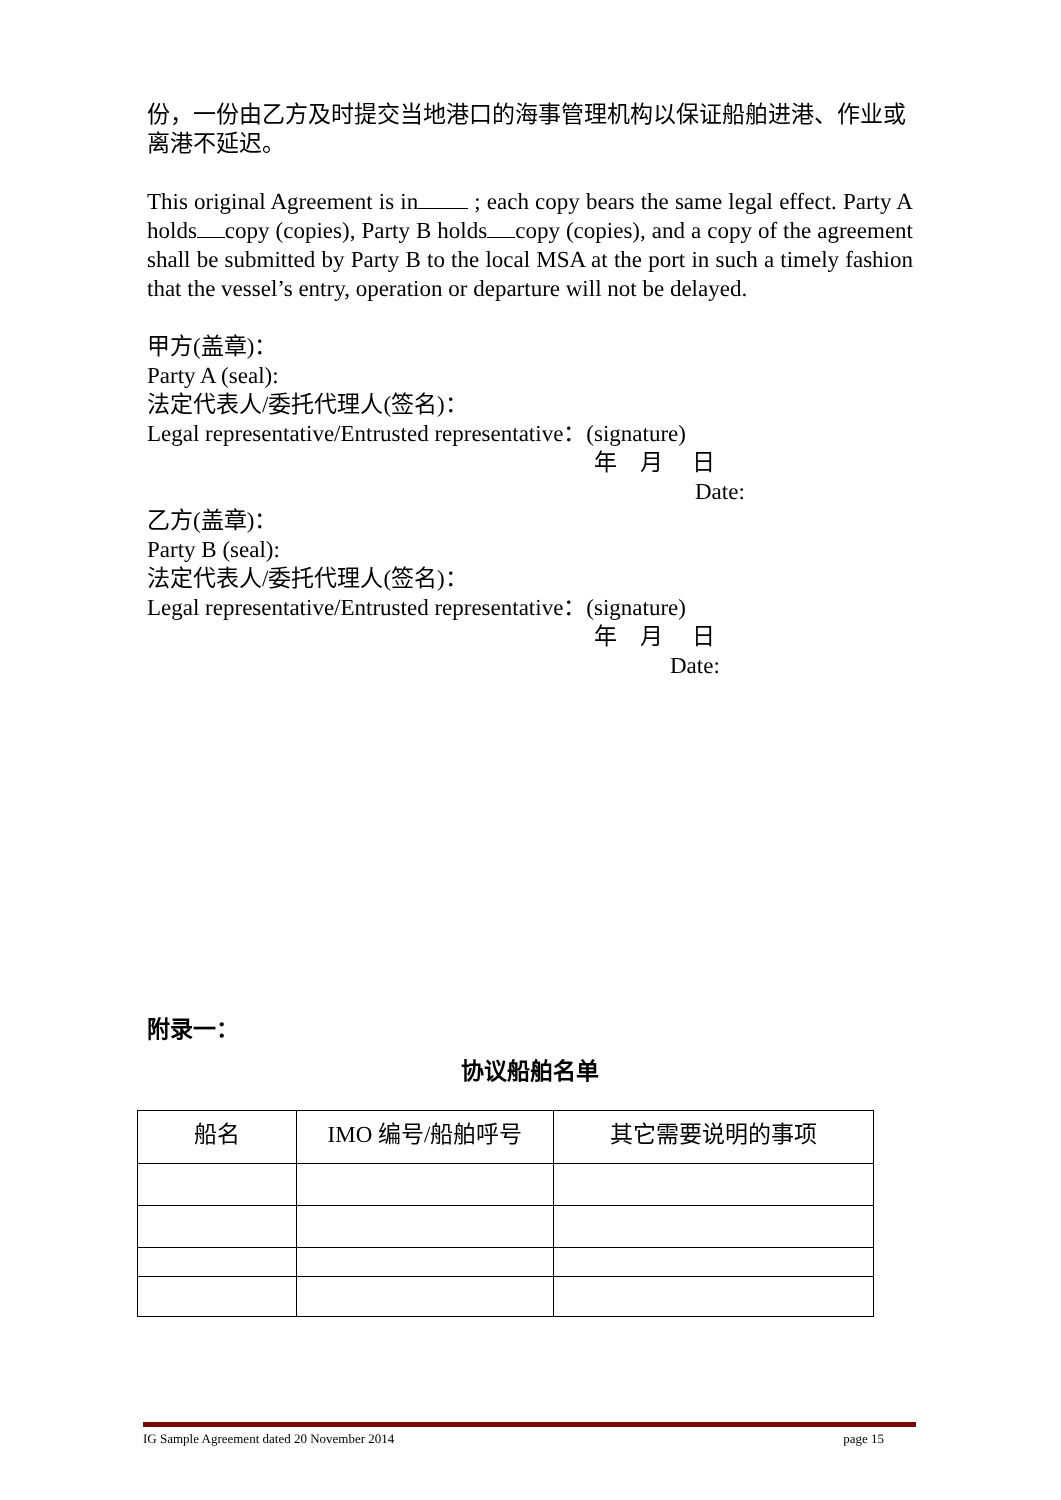份，一份由乙方及时提交当地港口的海事管理机构以保证船舶进港、作业或离港不延迟。
This original Agreement is in ; each copy bears the same legal effect. Party A holds copy (copies), Party B holds copy (copies), and a copy of the agreement shall be submitted by Party B to the local MSA at the port in such a timely fashion that the vessel’s entry, operation or departure will not be delayed.
甲方(盖章)：
Party A (seal):
法定代表人/委托代理人(签名)：
Legal representative/Entrusted representative：(signature)
年　月　 日
Date:
乙方(盖章)：
Party B (seal):
法定代表人/委托代理人(签名)：
Legal representative/Entrusted representative：(signature)
年　月　 日
Date:
附录一：
协议船舶名单
| 船名 | IMO 编号/船舶呼号 | 其它需要说明的事项 |
| --- | --- | --- |
IG Sample Agreement dated 20 November 2014 page 15